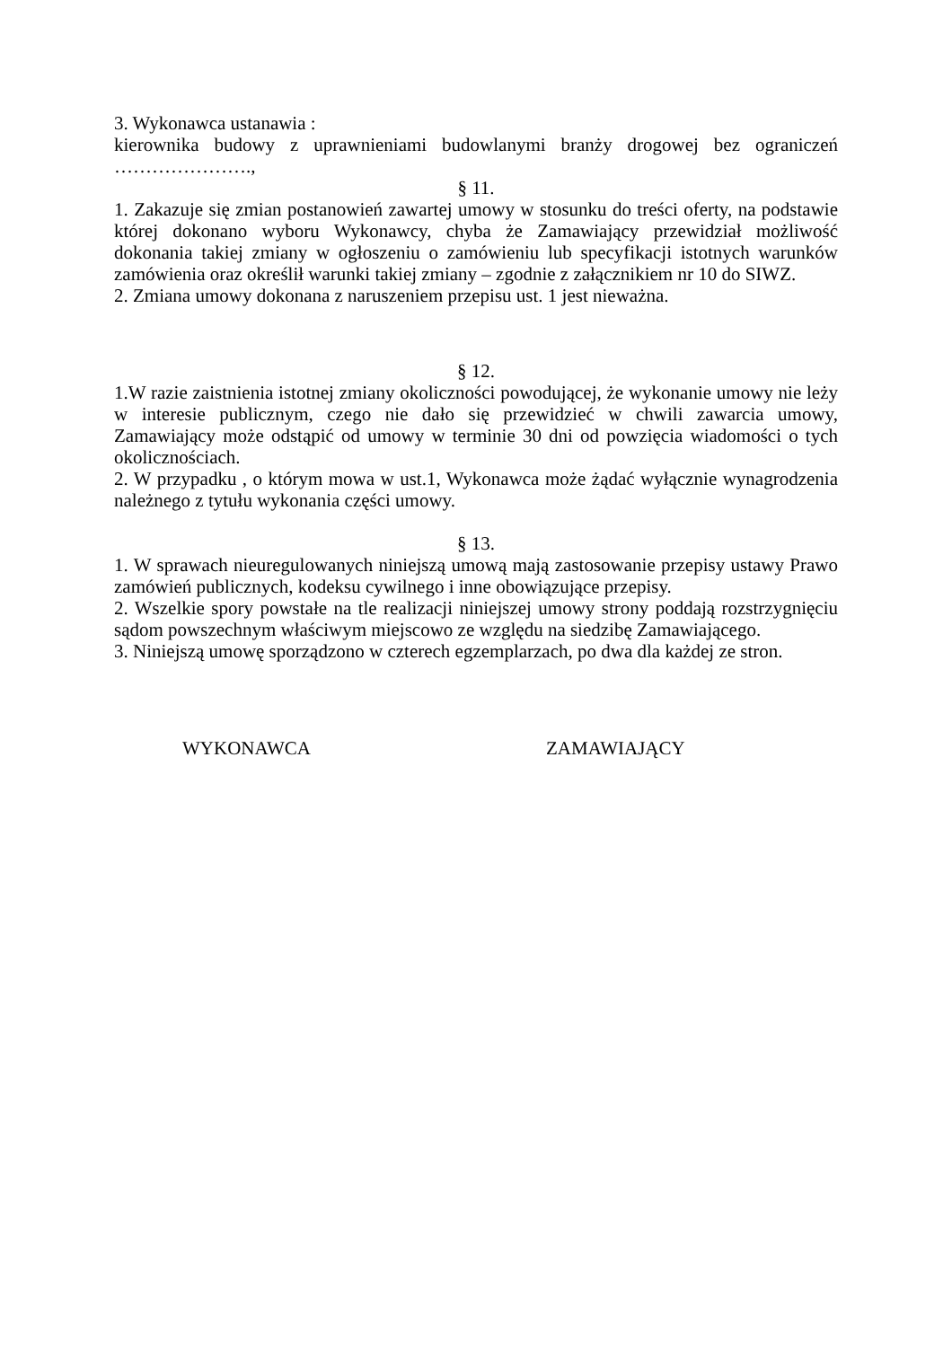3. Wykonawca ustanawia :
kierownika budowy z uprawnieniami budowlanymi branży drogowej bez ograniczeń ………………….,
§ 11.
1. Zakazuje się zmian postanowień zawartej umowy w stosunku do treści oferty, na podstawie której dokonano wyboru Wykonawcy, chyba że Zamawiający przewidział możliwość dokonania takiej zmiany w ogłoszeniu o zamówieniu lub specyfikacji istotnych warunków zamówienia oraz określił warunki takiej zmiany – zgodnie z załącznikiem nr 10 do SIWZ.
2. Zmiana umowy dokonana z naruszeniem przepisu ust. 1 jest nieważna.
§ 12.
1.W razie zaistnienia istotnej zmiany okoliczności powodującej, że wykonanie umowy nie leży w interesie publicznym, czego nie dało się przewidzieć w chwili zawarcia umowy, Zamawiający może odstąpić od umowy w terminie 30 dni od powzięcia wiadomości o tych okolicznościach.
2. W przypadku , o którym mowa w ust.1, Wykonawca może żądać wyłącznie wynagrodzenia należnego z tytułu wykonania części umowy.
§ 13.
1. W sprawach nieuregulowanych niniejszą umową mają zastosowanie przepisy ustawy Prawo zamówień publicznych, kodeksu cywilnego i inne obowiązujące przepisy.
2. Wszelkie spory powstałe na tle realizacji niniejszej umowy strony poddają rozstrzygnięciu sądom powszechnym właściwym miejscowo ze względu na siedzibę Zamawiającego.
3. Niniejszą umowę sporządzono w czterech egzemplarzach, po dwa dla każdej ze stron.
WYKONAWCA ZAMAWIAJĄCY